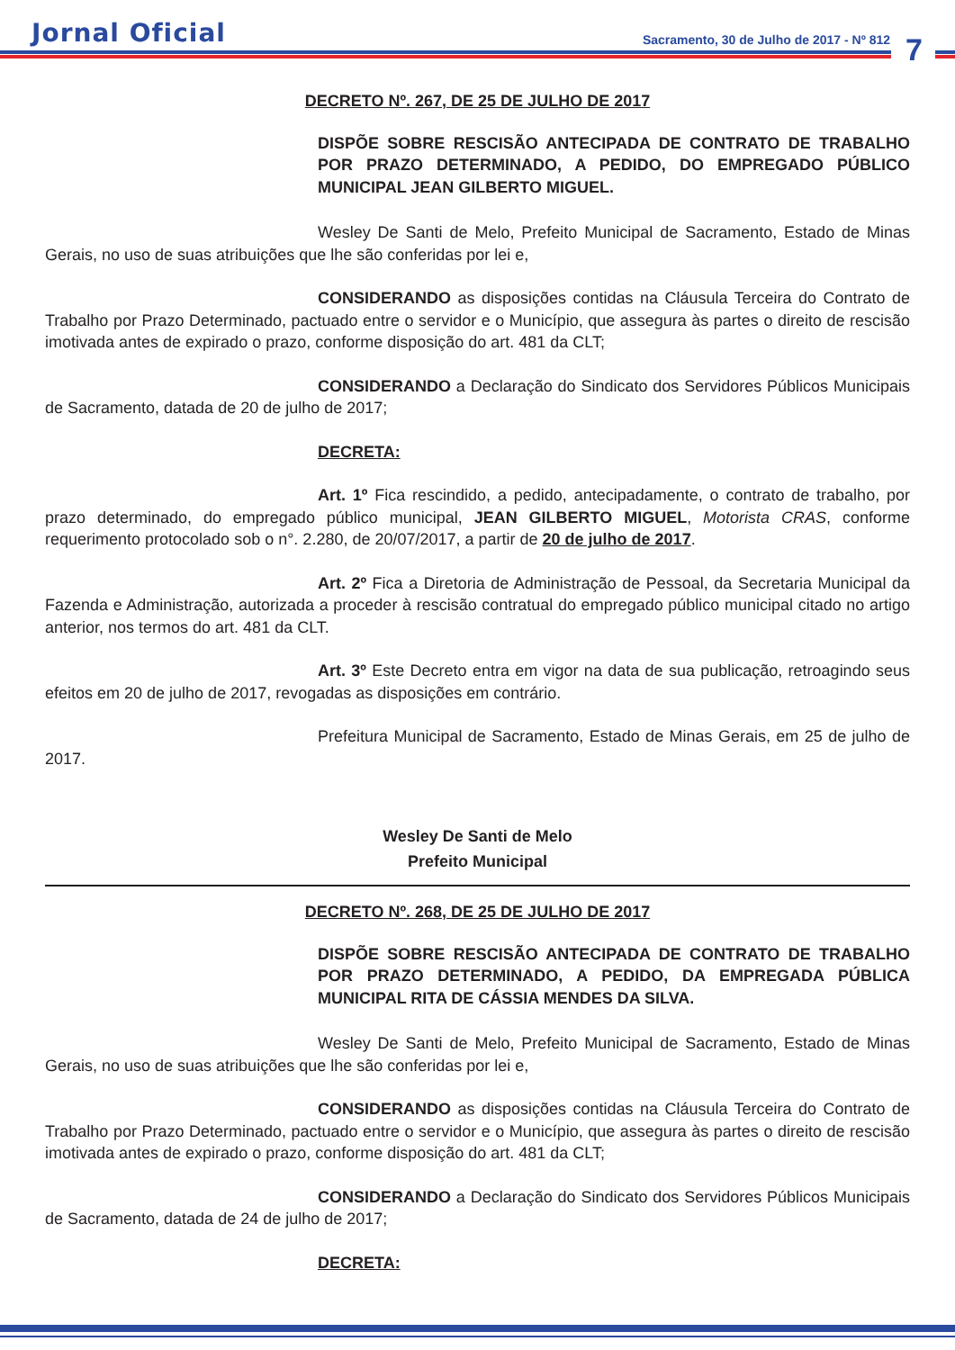Jornal Oficial
Sacramento, 30 de Julho de 2017 - Nº 812
7
DECRETO Nº. 267, DE 25 DE JULHO DE 2017
DISPÕE SOBRE RESCISÃO ANTECIPADA DE CONTRATO DE TRABALHO POR PRAZO DETERMINADO, A PEDIDO, DO EMPREGADO PÚBLICO MUNICIPAL JEAN GILBERTO MIGUEL.
Wesley De Santi de Melo, Prefeito Municipal de Sacramento, Estado de Minas Gerais, no uso de suas atribuições que lhe são conferidas por lei e,
CONSIDERANDO as disposições contidas na Cláusula Terceira do Contrato de Trabalho por Prazo Determinado, pactuado entre o servidor e o Município, que assegura às partes o direito de rescisão imotivada antes de expirado o prazo, conforme disposição do art. 481 da CLT;
CONSIDERANDO a Declaração do Sindicato dos Servidores Públicos Municipais de Sacramento, datada de 20 de julho de 2017;
DECRETA:
Art. 1º Fica rescindido, a pedido, antecipadamente, o contrato de trabalho, por prazo determinado, do empregado público municipal, JEAN GILBERTO MIGUEL, Motorista CRAS, conforme requerimento protocolado sob o n°. 2.280, de 20/07/2017, a partir de 20 de julho de 2017.
Art. 2º Fica a Diretoria de Administração de Pessoal, da Secretaria Municipal da Fazenda e Administração, autorizada a proceder à rescisão contratual do empregado público municipal citado no artigo anterior, nos termos do art. 481 da CLT.
Art. 3º Este Decreto entra em vigor na data de sua publicação, retroagindo seus efeitos em 20 de julho de 2017, revogadas as disposições em contrário.
Prefeitura Municipal de Sacramento, Estado de Minas Gerais, em 25 de julho de 2017.
Wesley De Santi de Melo
Prefeito Municipal
DECRETO Nº. 268, DE 25 DE JULHO DE 2017
DISPÕE SOBRE RESCISÃO ANTECIPADA DE CONTRATO DE TRABALHO POR PRAZO DETERMINADO, A PEDIDO, DA EMPREGADA PÚBLICA MUNICIPAL RITA DE CÁSSIA MENDES DA SILVA.
Wesley De Santi de Melo, Prefeito Municipal de Sacramento, Estado de Minas Gerais, no uso de suas atribuições que lhe são conferidas por lei e,
CONSIDERANDO as disposições contidas na Cláusula Terceira do Contrato de Trabalho por Prazo Determinado, pactuado entre o servidor e o Município, que assegura às partes o direito de rescisão imotivada antes de expirado o prazo, conforme disposição do art. 481 da CLT;
CONSIDERANDO a Declaração do Sindicato dos Servidores Públicos Municipais de Sacramento, datada de 24 de julho de 2017;
DECRETA: